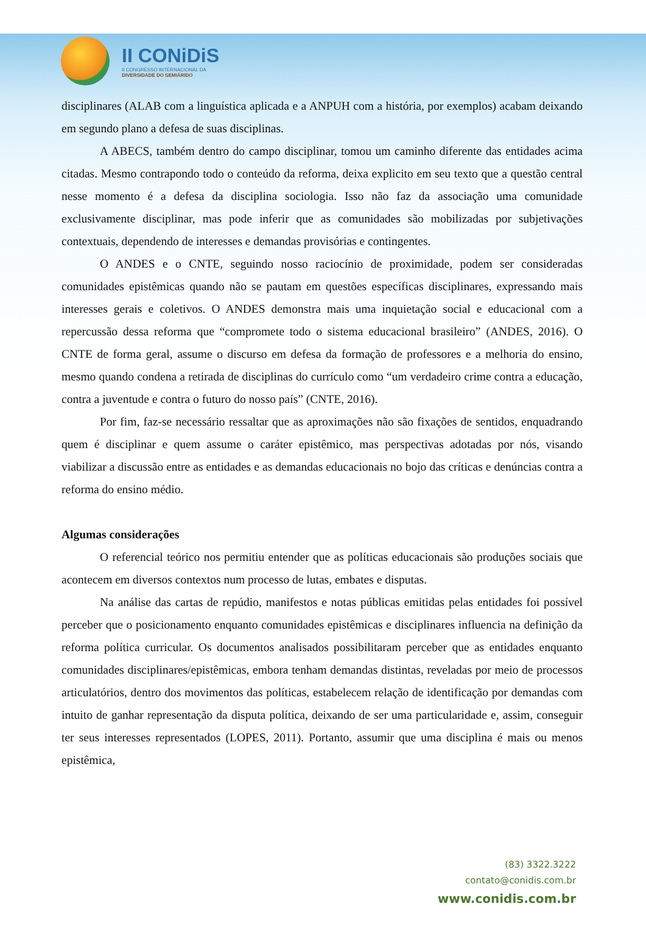II CONiDiS
II CONGRESSO INTERNACIONAL DA
DIVERSIDADE DO SEMIÁRIDO
disciplinares (ALAB com a linguística aplicada e a ANPUH com a história, por exemplos) acabam deixando em segundo plano a defesa de suas disciplinas.
A ABECS, também dentro do campo disciplinar, tomou um caminho diferente das entidades acima citadas. Mesmo contrapondo todo o conteúdo da reforma, deixa explicito em seu texto que a questão central nesse momento é a defesa da disciplina sociologia. Isso não faz da associação uma comunidade exclusivamente disciplinar, mas pode inferir que as comunidades são mobilizadas por subjetivações contextuais, dependendo de interesses e demandas provisórias e contingentes.
O ANDES e o CNTE, seguindo nosso raciocínio de proximidade, podem ser consideradas comunidades epistêmicas quando não se pautam em questões específicas disciplinares, expressando mais interesses gerais e coletivos. O ANDES demonstra mais uma inquietação social e educacional com a repercussão dessa reforma que “compromete todo o sistema educacional brasileiro” (ANDES, 2016). O CNTE de forma geral, assume o discurso em defesa da formação de professores e a melhoria do ensino, mesmo quando condena a retirada de disciplinas do currículo como “um verdadeiro crime contra a educação, contra a juventude e contra o futuro do nosso país” (CNTE, 2016).
Por fim, faz-se necessário ressaltar que as aproximações não são fixações de sentidos, enquadrando quem é disciplinar e quem assume o caráter epistêmico, mas perspectivas adotadas por nós, visando viabilizar a discussão entre as entidades e as demandas educacionais no bojo das críticas e denúncias contra a reforma do ensino médio.
Algumas considerações
O referencial teórico nos permitiu entender que as políticas educacionais são produções sociais que acontecem em diversos contextos num processo de lutas, embates e disputas.
Na análise das cartas de repúdio, manifestos e notas públicas emitidas pelas entidades foi possível perceber que o posicionamento enquanto comunidades epistêmicas e disciplinares influencia na definição da reforma política curricular. Os documentos analisados possibilitaram perceber que as entidades enquanto comunidades disciplinares/epistêmicas, embora tenham demandas distintas, reveladas por meio de processos articulatórios, dentro dos movimentos das políticas, estabelecem relação de identificação por demandas com intuito de ganhar representação da disputa política, deixando de ser uma particularidade e, assim, conseguir ter seus interesses representados (LOPES, 2011). Portanto, assumir que uma disciplina é mais ou menos epistêmica,
(83) 3322.3222
contato@conidis.com.br
www.conidis.com.br